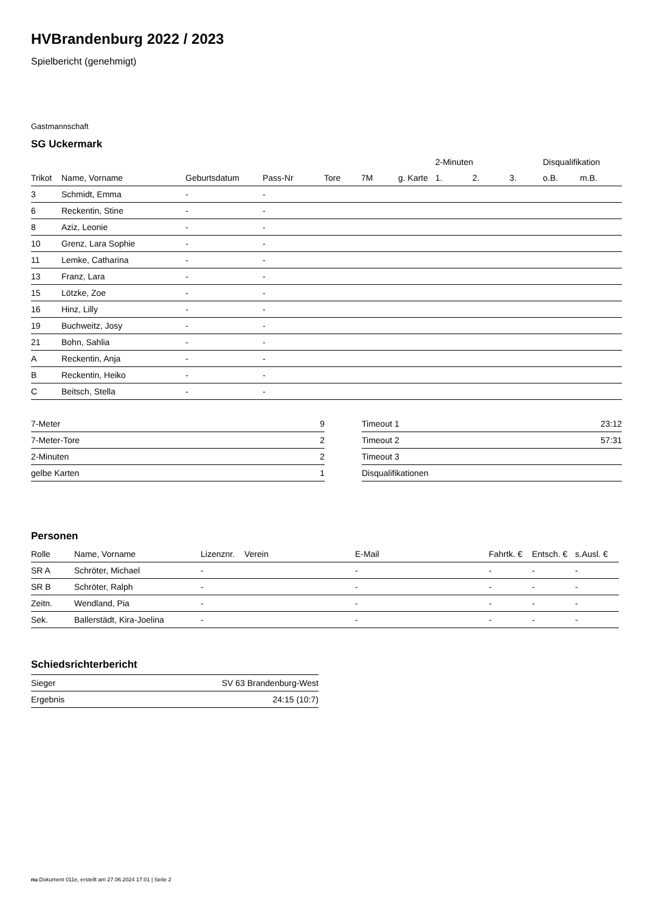HVBrandenburg 2022 / 2023
Spielbericht (genehmigt)
Gastmannschaft
SG Uckermark
| | | | | | | | 2-Minuten | | | Disqualifikation | |
| --- | --- | --- | --- | --- | --- | --- | --- | --- | --- | --- | --- |
| Trikot | Name, Vorname | Geburtsdatum | Pass-Nr | Tore | 7M | g. Karte | 1. | 2. | 3. | o.B. | m.B. |
| 3 | Schmidt, Emma | - | - | | | | | | | | |
| 6 | Reckentin, Stine | - | - | | | | | | | | |
| 8 | Aziz, Leonie | - | - | | | | | | | | |
| 10 | Grenz, Lara Sophie | - | - | | | | | | | | |
| 11 | Lemke, Catharina | - | - | | | | | | | | |
| 13 | Franz, Lara | - | - | | | | | | | | |
| 15 | Lötzke, Zoe | - | - | | | | | | | | |
| 16 | Hinz, Lilly | - | - | | | | | | | | |
| 19 | Buchweitz, Josy | - | - | | | | | | | | |
| 21 | Bohn, Sahlia | - | - | | | | | | | | |
| A | Reckentin, Anja | - | - | | | | | | | | |
| B | Reckentin, Heiko | - | - | | | | | | | | |
| C | Beitsch, Stella | - | - | | | | | | | | |
| 7-Meter | 9 |
| 7-Meter-Tore | 2 |
| 2-Minuten | 2 |
| gelbe Karten | 1 |
| Timeout 1 | 23:12 |
| Timeout 2 | 57:31 |
| Timeout 3 | |
| Disqualifikationen | |
Personen
| Rolle | Name, Vorname | Lizenznr. | Verein | E-Mail | Fahrtk. € | Entsch. € | s.Ausl. € |
| --- | --- | --- | --- | --- | --- | --- | --- |
| SR A | Schröter, Michael | - | | - | - | - | - |
| SR B | Schröter, Ralph | - | | - | - | - | - |
| Zeitn. | Wendland, Pia | - | | - | - | - | - |
| Sek. | Ballerstädt, Kira-Joelina | - | | - | - | - | - |
Schiedsrichterbericht
| Sieger | SV 63 Brandenburg-West |
| Ergebnis | 24:15 (10:7) |
nu.Dokument 011e, erstellt am 27.06.2024 17:01 | Seite 2